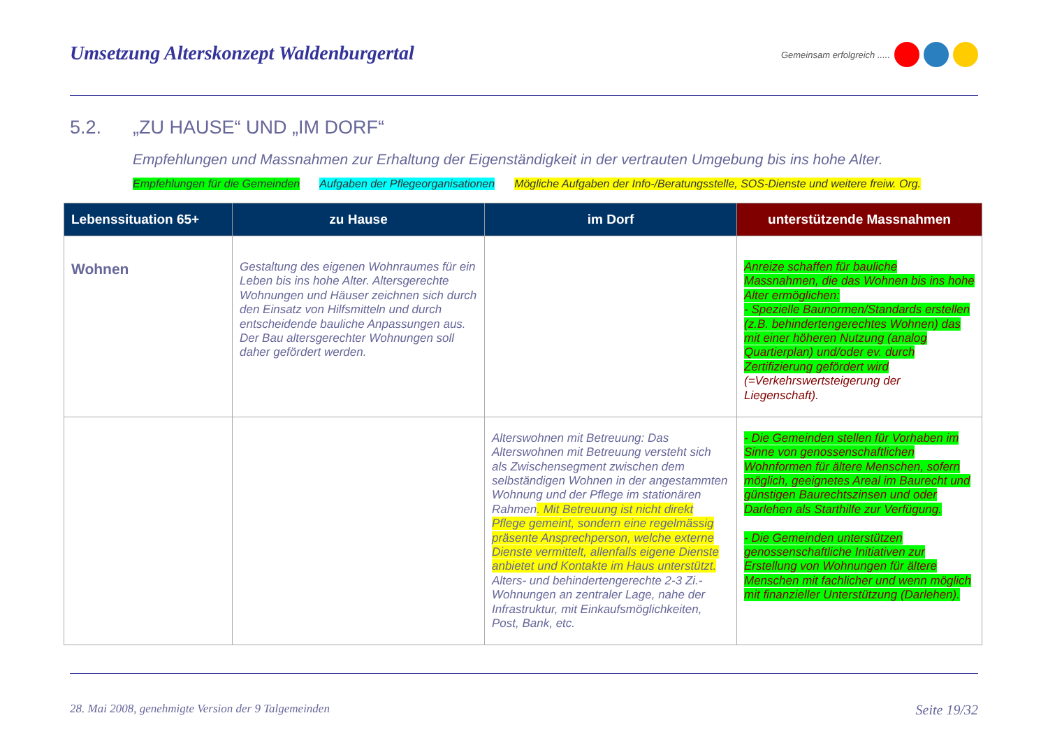Umsetzung Alterskonzept Waldenburgertal Gemeinsam erfolgreich .....
5.2. „ZU HAUSE“ UND „IM DORF“
Empfehlungen und Massnahmen zur Erhaltung der Eigenständigkeit in der vertrauten Umgebung bis ins hohe Alter.
Empfehlungen für die Gemeinden Aufgaben der Pflegeorganisationen Mögliche Aufgaben der Info-/Beratungsstelle, SOS-Dienste und weitere freiw. Org.
| Lebenssituation 65+ | zu Hause | im Dorf | unterstützende Massnahmen |
| --- | --- | --- | --- |
| Wohnen | Gestaltung des eigenen Wohnraumes für ein Leben bis ins hohe Alter. Altersgerechte Wohnungen und Häuser zeichnen sich durch den Einsatz von Hilfsmitteln und durch entscheidende bauliche Anpassungen aus. Der Bau altersgerechter Wohnungen soll daher gefördert werden. | | Anreize schaffen für bauliche Massnahmen, die das Wohnen bis ins hohe Alter ermöglichen: - Spezielle Baunormen/Standards erstellen (z.B. behindertengerechtes Wohnen) das mit einer höheren Nutzung (analog Quartierplan) und/oder ev. durch Zertifizierung gefördert wird (=Verkehrswertsteigerung der Liegenschaft). |
| | | Alterswohnen mit Betreuung: Das Alterswohnen mit Betreuung versteht sich als Zwischensegment zwischen dem selbständigen Wohnen in der angestammten Wohnung und der Pflege im stationären Rahmen . Mit Betreuung ist nicht direkt Pflege gemeint, sondern eine regelmässig präsente Ansprechperson, welche externe Dienste vermittelt, allenfalls eigene Dienste anbietet und Kontakte im Haus unterstützt. Alters- und behindertengerechte 2-3 Zi.-Wohnungen an zentraler Lage, nahe der Infrastruktur, mit Einkaufsmöglichkeiten, Post, Bank, etc. | - Die Gemeinden stellen für Vorhaben im Sinne von genossenschaftlichen Wohnformen für ältere Menschen, sofern möglich, geeignetes Areal im Baurecht und günstigen Baurechtszinsen und oder Darlehen als Starthilfe zur Verfügung. - Die Gemeinden unterstützen genossenschaftliche Initiativen zur Erstellung von Wohnungen für ältere Menschen mit fachlicher und wenn möglich mit finanzieller Unterstützung (Darlehen). |
28. Mai 2008, genehmigte Version der 9 Talgemeinden Seite 19/32